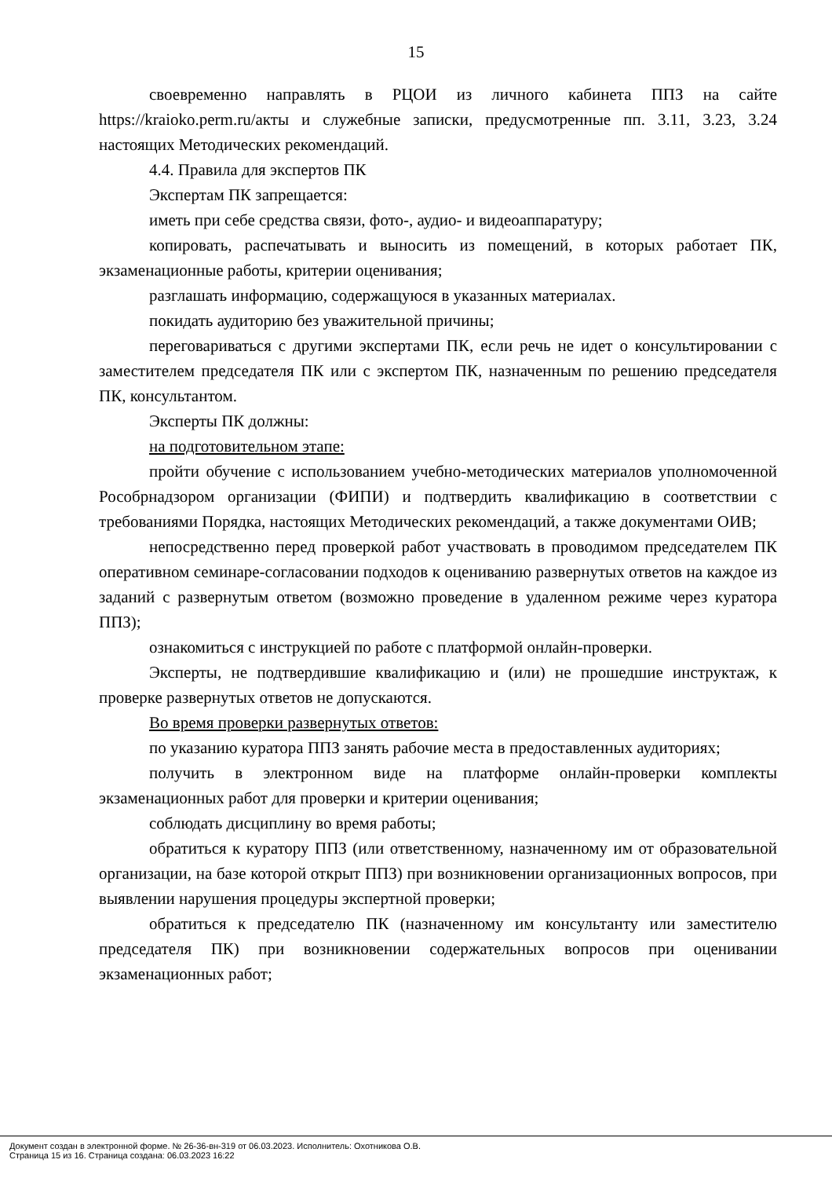15
своевременно направлять в РЦОИ из личного кабинета ППЗ на сайте https://kraioko.perm.ru/акты и служебные записки, предусмотренные пп. 3.11, 3.23, 3.24 настоящих Методических рекомендаций.
4.4. Правила для экспертов ПК
Экспертам ПК запрещается:
иметь при себе средства связи, фото-, аудио- и видеоаппаратуру;
копировать, распечатывать и выносить из помещений, в которых работает ПК, экзаменационные работы, критерии оценивания;
разглашать информацию, содержащуюся в указанных материалах.
покидать аудиторию без уважительной причины;
переговариваться с другими экспертами ПК, если речь не идет о консультировании с заместителем председателя ПК или с экспертом ПК, назначенным по решению председателя ПК, консультантом.
Эксперты ПК должны:
на подготовительном этапе:
пройти обучение с использованием учебно-методических материалов уполномоченной Рособрнадзором организации (ФИПИ) и подтвердить квалификацию в соответствии с требованиями Порядка, настоящих Методических рекомендаций, а также документами ОИВ;
непосредственно перед проверкой работ участвовать в проводимом председателем ПК оперативном семинаре-согласовании подходов к оцениванию развернутых ответов на каждое из заданий с развернутым ответом (возможно проведение в удаленном режиме через куратора ППЗ);
ознакомиться с инструкцией по работе с платформой онлайн-проверки.
Эксперты, не подтвердившие квалификацию и (или) не прошедшие инструктаж, к проверке развернутых ответов не допускаются.
Во время проверки развернутых ответов:
по указанию куратора ППЗ занять рабочие места в предоставленных аудиториях;
получить в электронном виде на платформе онлайн-проверки комплекты экзаменационных работ для проверки и критерии оценивания;
соблюдать дисциплину во время работы;
обратиться к куратору ППЗ (или ответственному, назначенному им от образовательной организации, на базе которой открыт ППЗ) при возникновении организационных вопросов, при выявлении нарушения процедуры экспертной проверки;
обратиться к председателю ПК (назначенному им консультанту или заместителю председателя ПК) при возникновении содержательных вопросов при оценивании экзаменационных работ;
Документ создан в электронной форме. № 26-36-вн-319 от 06.03.2023. Исполнитель: Охотникова О.В.
Страница 15 из 16. Страница создана: 06.03.2023 16:22